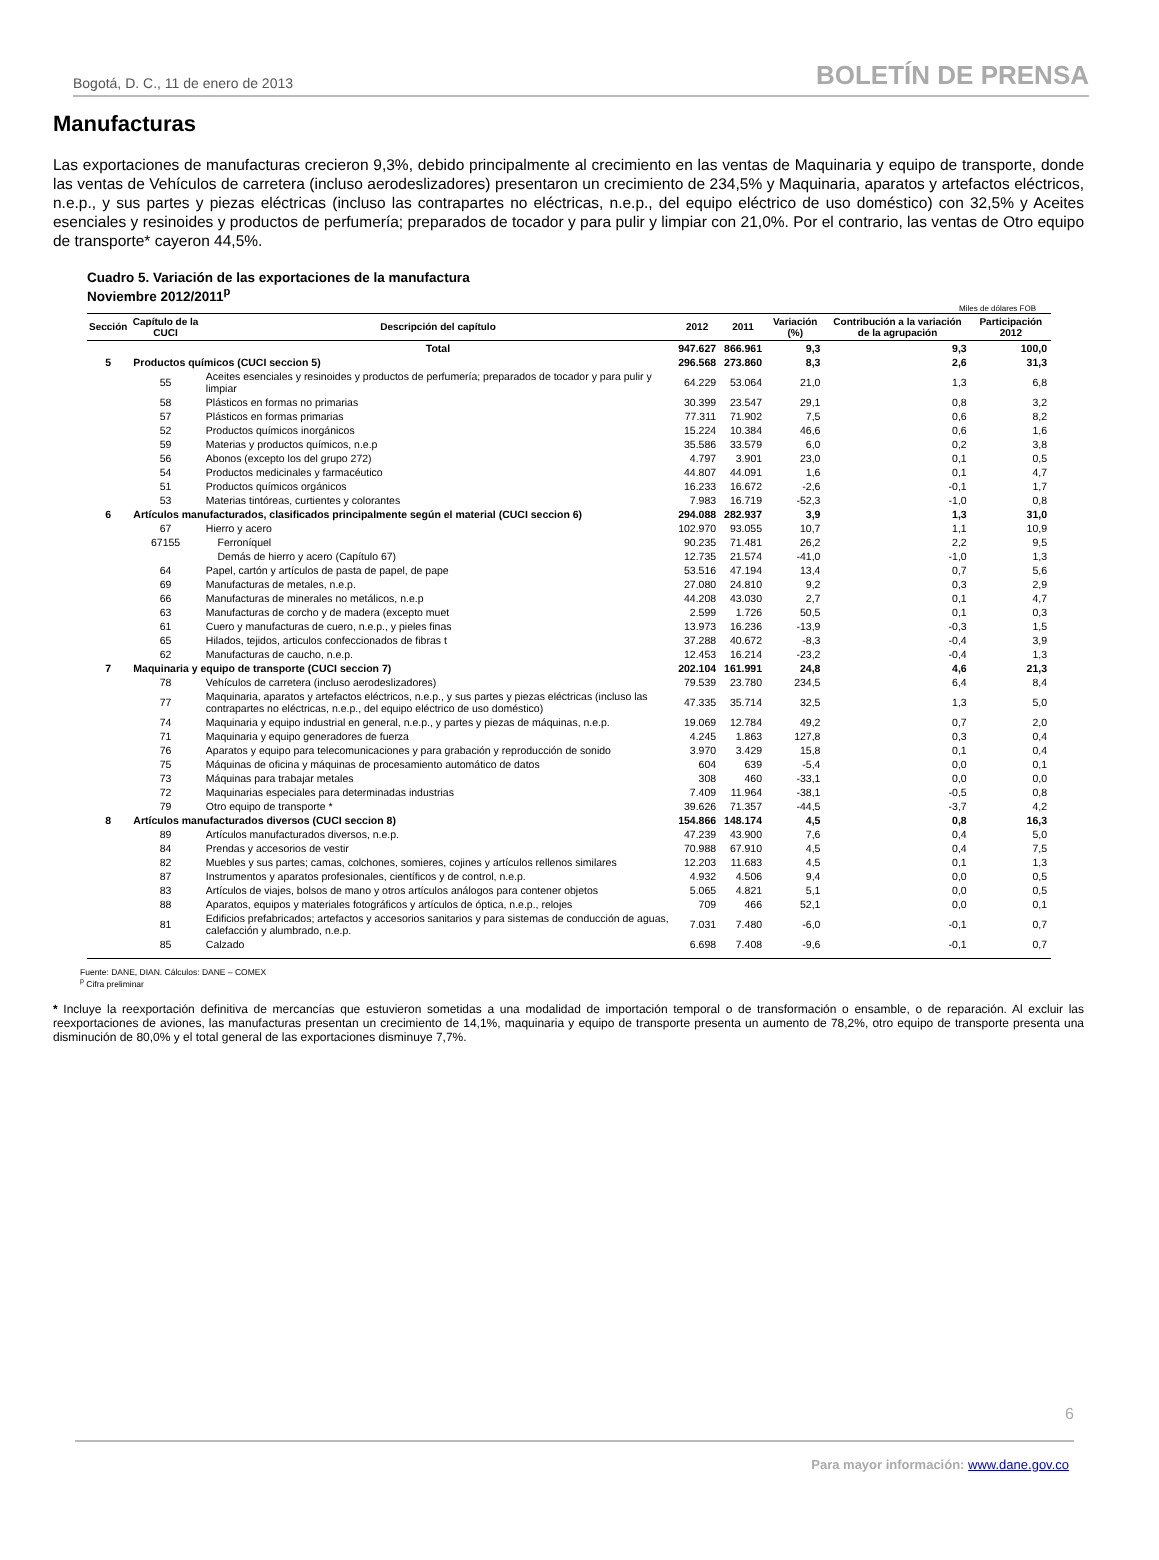Bogotá, D. C., 11 de enero de 2013 BOLETÍN DE PRENSA
Manufacturas
Las exportaciones de manufacturas crecieron 9,3%, debido principalmente al crecimiento en las ventas de Maquinaria y equipo de transporte, donde las ventas de Vehículos de carretera (incluso aerodeslizadores) presentaron un crecimiento de 234,5% y Maquinaria, aparatos y artefactos eléctricos, n.e.p., y sus partes y piezas eléctricas (incluso las contrapartes no eléctricas, n.e.p., del equipo eléctrico de uso doméstico) con 32,5% y Aceites esenciales y resinoides y productos de perfumería; preparados de tocador y para pulir y limpiar con 21,0%. Por el contrario, las ventas de Otro equipo de transporte* cayeron 44,5%.
Cuadro 5. Variación de las exportaciones de la manufactura
Noviembre 2012/2011<sup>p</sup>
Miles de dólares FOB
| Sección | Capítulo de la CUCI | Descripción del capítulo | 2012 | 2011 | Variación (%) | Contribución a la variación de la agrupación | Participación 2012 |
| --- | --- | --- | --- | --- | --- | --- | --- |
| | | Total | 947.627 | 866.961 | 9,3 | 9,3 | 100,0 |
| 5 | Productos químicos (CUCI seccion 5) | | 296.568 | 273.860 | 8,3 | 2,6 | 31,3 |
| | 55 | Aceites esenciales y resinoides y productos de perfumería; preparados de tocador y para pulir y limpiar | 64.229 | 53.064 | 21,0 | 1,3 | 6,8 |
| | 58 | Plásticos en formas no primarias | 30.399 | 23.547 | 29,1 | 0,8 | 3,2 |
| | 57 | Plásticos en formas primarias | 77.311 | 71.902 | 7,5 | 0,6 | 8,2 |
| | 52 | Productos químicos inorgánicos | 15.224 | 10.384 | 46,6 | 0,6 | 1,6 |
| | 59 | Materias y productos químicos, n.e.p | 35.586 | 33.579 | 6,0 | 0,2 | 3,8 |
| | 56 | Abonos (excepto los del grupo 272) | 4.797 | 3.901 | 23,0 | 0,1 | 0,5 |
| | 54 | Productos medicinales y farmacéutico | 44.807 | 44.091 | 1,6 | 0,1 | 4,7 |
| | 51 | Productos químicos orgánicos | 16.233 | 16.672 | -2,6 | -0,1 | 1,7 |
| | 53 | Materias tintóreas, curtientes y colorantes | 7.983 | 16.719 | -52,3 | -1,0 | 0,8 |
| 6 | Artículos manufacturados, clasificados principalmente según el material (CUCI seccion 6) | | 294.088 | 282.937 | 3,9 | 1,3 | 31,0 |
| | 67 | Hierro y acero | 102.970 | 93.055 | 10,7 | 1,1 | 10,9 |
| | 67155 | Ferroníquel | 90.235 | 71.481 | 26,2 | 2,2 | 9,5 |
| | | Demás de hierro y acero (Capítulo 67) | 12.735 | 21.574 | -41,0 | -1,0 | 1,3 |
| | 64 | Papel, cartón y artículos de pasta de papel, de pape | 53.516 | 47.194 | 13,4 | 0,7 | 5,6 |
| | 69 | Manufacturas de metales, n.e.p. | 27.080 | 24.810 | 9,2 | 0,3 | 2,9 |
| | 66 | Manufacturas de minerales no metálicos, n.e.p | 44.208 | 43.030 | 2,7 | 0,1 | 4,7 |
| | 63 | Manufacturas de corcho y de madera (excepto muet | 2.599 | 1.726 | 50,5 | 0,1 | 0,3 |
| | 61 | Cuero y manufacturas de cuero, n.e.p., y pieles finas | 13.973 | 16.236 | -13,9 | -0,3 | 1,5 |
| | 65 | Hilados, tejidos, articulos confeccionados de fibras t | 37.288 | 40.672 | -8,3 | -0,4 | 3,9 |
| | 62 | Manufacturas de caucho, n.e.p. | 12.453 | 16.214 | -23,2 | -0,4 | 1,3 |
| 7 | Maquinaria y equipo de transporte (CUCI seccion 7) | | 202.104 | 161.991 | 24,8 | 4,6 | 21,3 |
| | 78 | Vehículos de carretera (incluso aerodeslizadores) | 79.539 | 23.780 | 234,5 | 6,4 | 8,4 |
| | 77 | Maquinaria, aparatos y artefactos eléctricos, n.e.p., y sus partes y piezas eléctricas (incluso las contrapartes no eléctricas, n.e.p., del equipo eléctrico de uso doméstico) | 47.335 | 35.714 | 32,5 | 1,3 | 5,0 |
| | 74 | Maquinaria y equipo industrial en general, n.e.p., y partes y piezas de máquinas, n.e.p. | 19.069 | 12.784 | 49,2 | 0,7 | 2,0 |
| | 71 | Maquinaria y equipo generadores de fuerza | 4.245 | 1.863 | 127,8 | 0,3 | 0,4 |
| | 76 | Aparatos y equipo para telecomunicaciones y para grabación y reproducción de sonido | 3.970 | 3.429 | 15,8 | 0,1 | 0,4 |
| | 75 | Máquinas de oficina y máquinas de procesamiento automático de datos | 604 | 639 | -5,4 | 0,0 | 0,1 |
| | 73 | Máquinas para trabajar metales | 308 | 460 | -33,1 | 0,0 | 0,0 |
| | 72 | Maquinarias especiales para determinadas industrias | 7.409 | 11.964 | -38,1 | -0,5 | 0,8 |
| | 79 | Otro equipo de transporte * | 39.626 | 71.357 | -44,5 | -3,7 | 4,2 |
| 8 | Artículos manufacturados diversos (CUCI seccion 8) | | 154.866 | 148.174 | 4,5 | 0,8 | 16,3 |
| | 89 | Artículos manufacturados diversos, n.e.p. | 47.239 | 43.900 | 7,6 | 0,4 | 5,0 |
| | 84 | Prendas y accesorios de vestir | 70.988 | 67.910 | 4,5 | 0,4 | 7,5 |
| | 82 | Muebles y sus partes; camas, colchones, somieres, cojines y artículos rellenos similares | 12.203 | 11.683 | 4,5 | 0,1 | 1,3 |
| | 87 | Instrumentos y aparatos profesionales, científicos y de control, n.e.p. | 4.932 | 4.506 | 9,4 | 0,0 | 0,5 |
| | 83 | Artículos de viajes, bolsos de mano y otros artículos análogos para contener objetos | 5.065 | 4.821 | 5,1 | 0,0 | 0,5 |
| | 88 | Aparatos, equipos y materiales fotográficos y artículos de óptica, n.e.p., relojes | 709 | 466 | 52,1 | 0,0 | 0,1 |
| | 81 | Edificios prefabricados; artefactos y accesorios sanitarios y para sistemas de conducción de aguas, calefacción y alumbrado, n.e.p. | 7.031 | 7.480 | -6,0 | -0,1 | 0,7 |
| | 85 | Calzado | 6.698 | 7.408 | -9,6 | -0,1 | 0,7 |
Fuente: DANE, DIAN. Cálculos: DANE – COMEX
<sup>p</sup> Cifra preliminar
* Incluye la reexportación definitiva de mercancías que estuvieron sometidas a una modalidad de importación temporal o de transformación o ensamble, o de reparación. Al excluir las reexportaciones de aviones, las manufacturas presentan un crecimiento de 14,1%, maquinaria y equipo de transporte presenta un aumento de 78,2%, otro equipo de transporte presenta una disminución de 80,0% y el total general de las exportaciones disminuye 7,7%.
6
Para mayor información: www.dane.gov.co